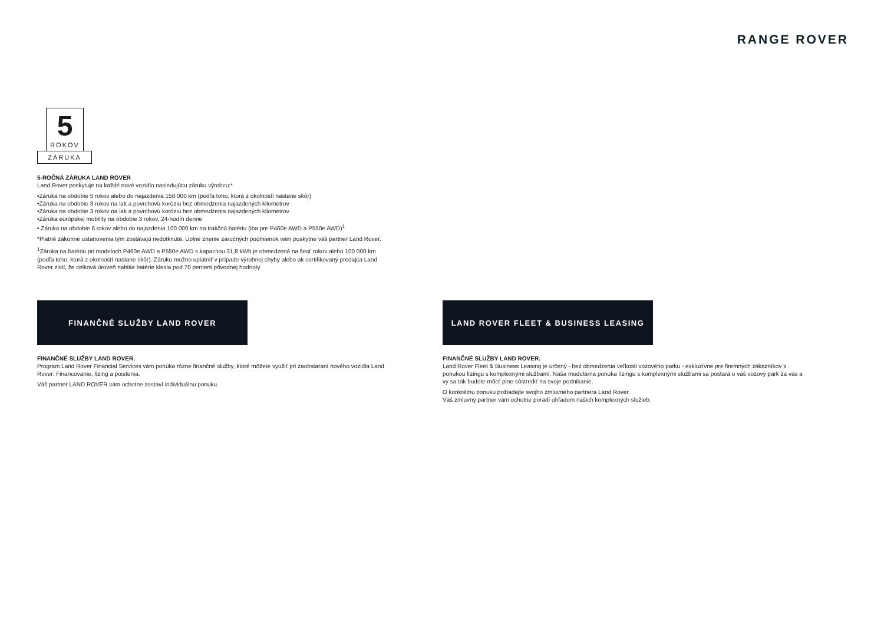RANGE ROVER
5
ROKOV
ZÁRUKA
5-ROČNÁ ZÁRUKA LAND ROVER
Land Rover poskytuje na každé nové vozidlo nasledujúcu záruku výrobcu:*
•Záruka na obdobie 5 rokov alebo do najazdenia 150 000 km (podľa toho, ktorá z okolností nastane skôr)
•Záruka na obdobie 3 rokov na lak a povrchovú koróziu bez obmedzenia najazdených kilometrov
•Záruka na obdobie 3 rokov na lak a povrchovú koróziu bez obmedzenia najazdených kilometrov
•Záruka európskej mobility na obdobie 3 rokov, 24-hodín denne
• Záruka na obdobie 6 rokov alebo do najazdenia 100 000 km na trakčnú batériu (iba pre P460e AWD a P550e AWD)<sup>1</sup>
*Platné zákonné ustanovenia tým zostávajú nedotknuté. Úplné znenie záručných podmienok vám poskytne váš partner Land Rover.
<sup>1</sup> Záruka na batériu pri modeloch P460e AWD a P550e AWD s kapacitou 31,8 kWh je obmedzená na šesť rokov alebo 100 000 km (podľa toho, ktorá z okolností nastane skôr). Záruku možno uplatniť v prípade výrobnej chyby alebo ak certifikovaný predajca Land Rover zistí, že celková úroveň nabitia batérie klesla pod 70 percent pôvodnej hodnoty.
FINANČNÉ SLUŽBY LAND ROVER
FINANČNÉ SLUŽBY LAND ROVER.
Program Land Rover Financial Services vám ponúka rôzne finančné služby, ktoré môžete využiť pri zaobstaraní nového vozidla Land Rover: Financovanie, lízing a poistenia.
Váš partner LAND ROVER vám ochotne zostaví individuálnu ponuku.
LAND ROVER FLEET & BUSINESS LEASING
FINANČNÉ SLUŽBY LAND ROVER.
Land Rover Fleet & Business Leasing je určený - bez obmedzenia veľkosti vozového parku - exkluzívne pre firemných zákazníkov s ponukou lízingu s komplexnými službami. Naša modulárna ponuka lízingu s komplexnými službami sa postará o váš vozový park za vás a vy sa tak budete môcť plne sústrediť na svoje podnikanie.
O konkrétnu ponuku požiadajte svojho zmluvného partnera Land Rover.
Váš zmluvný partner vám ochotne poradí ohľadom našich komplexných služieb.